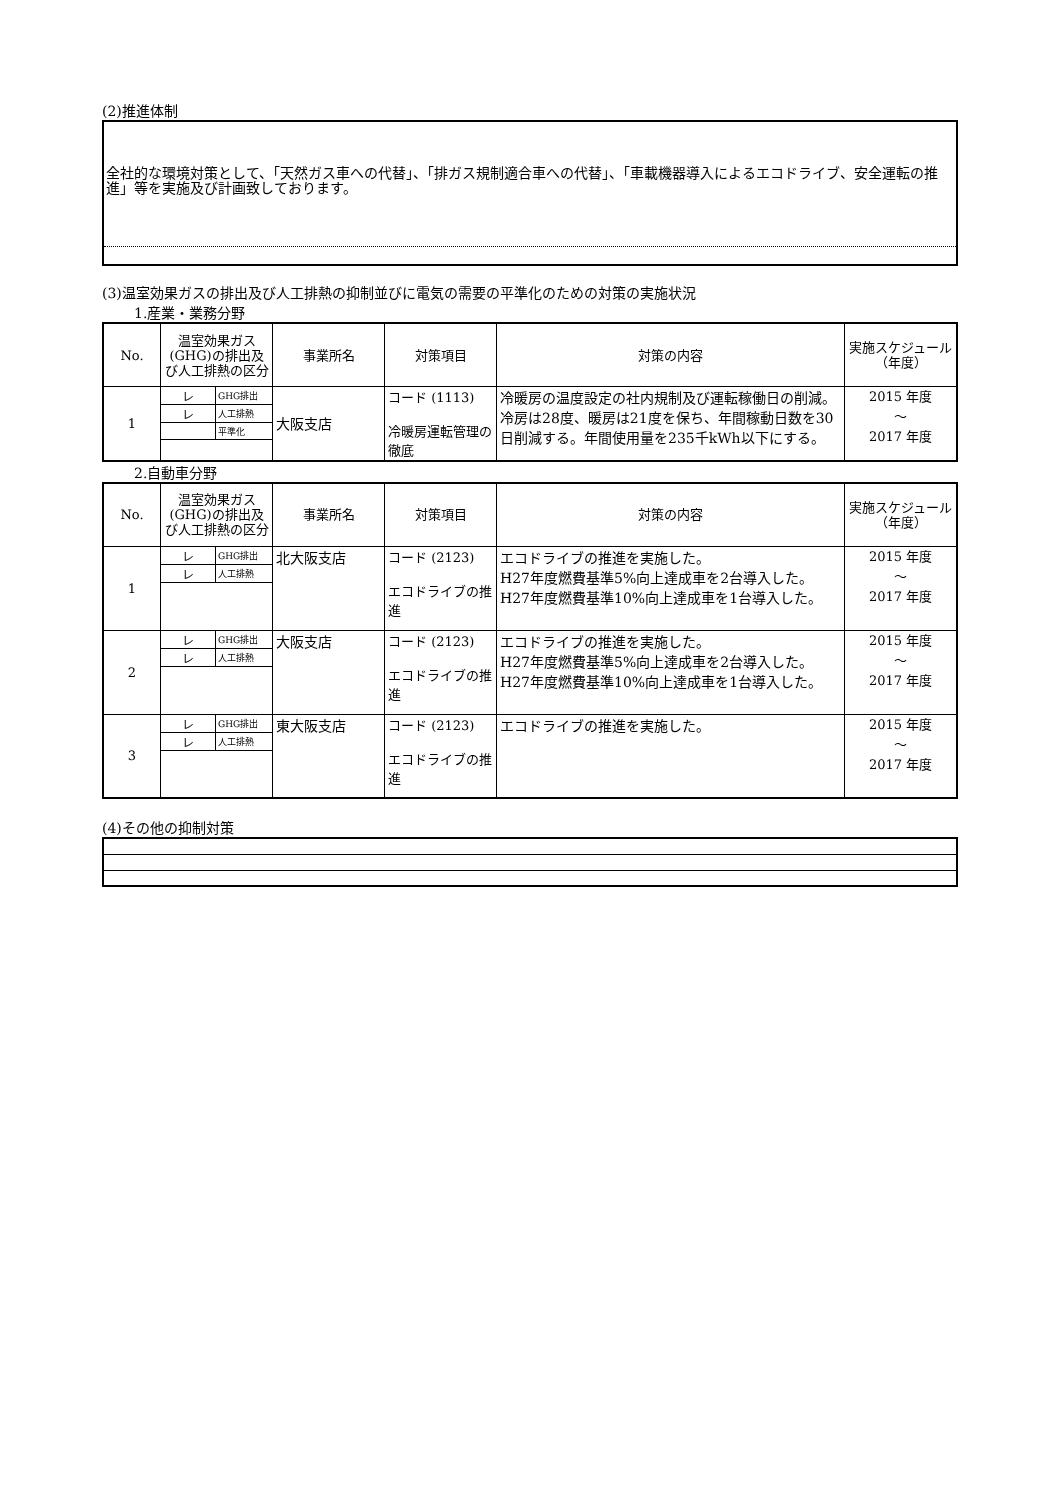(2)推進体制
全社的な環境対策として、「天然ガス車への代替」、「排ガス規制適合車への代替」、「車載機器導入によるエコドライブ、安全運転の推進」等を実施及び計画致しております。
(3)温室効果ガスの排出及び人工排熱の抑制並びに電気の需要の平準化のための対策の実施状況
1.産業・業務分野
| No. | 温室効果ガス(GHG)の排出及び人工排熱の区分 | 事業所名 | 対策項目 | 対策の内容 | 実施スケジュール（年度） |
| --- | --- | --- | --- | --- | --- |
| 1 | / レ / GHG排出 / / レ / 人工排熱 / / / 平準化 / | 大阪支店 | コード (1113) 冷暖房運転管理の徹底 | 冷暖房の温度設定の社内規制及び運転稼働日の削減。冷房は28度、暖房は21度を保ち、年間稼動日数を30日削減する。年間使用量を235千kWh以下にする。 | 2015 年度 ～ 2017 年度 |
2.自動車分野
| No. | 温室効果ガス(GHG)の排出及び人工排熱の区分 | 事業所名 | 対策項目 | 対策の内容 | 実施スケジュール（年度） |
| --- | --- | --- | --- | --- | --- |
| 1 | / レ / GHG排出 / / レ / 人工排熱 / | 北大阪支店 | コード (2123) エコドライブの推進 | エコドライブの推進を実施した。 H27年度燃費基準5%向上達成車を2台導入した。 H27年度燃費基準10%向上達成車を1台導入した。 | 2015 年度 ～ 2017 年度 |
| 2 | / レ / GHG排出 / / レ / 人工排熱 / | 大阪支店 | コード (2123) エコドライブの推進 | エコドライブの推進を実施した。 H27年度燃費基準5%向上達成車を2台導入した。 H27年度燃費基準10%向上達成車を1台導入した。 | 2015 年度 ～ 2017 年度 |
| 3 | / レ / GHG排出 / / レ / 人工排熱 / | 東大阪支店 | コード (2123) エコドライブの推進 | エコドライブの推進を実施した。 | 2015 年度 ～ 2017 年度 |
(4)その他の抑制対策